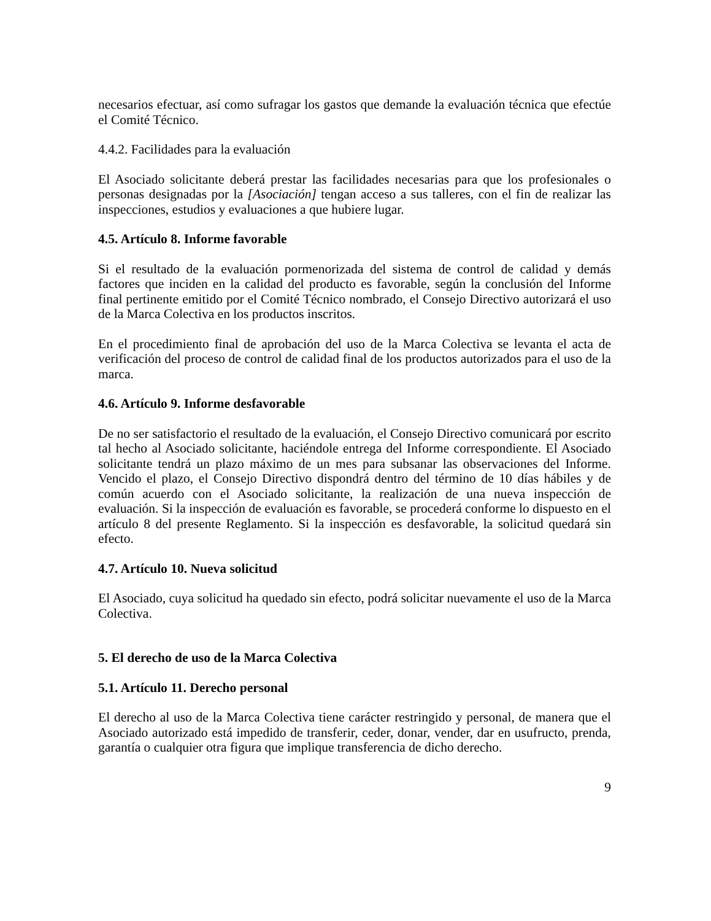necesarios efectuar, así como sufragar los gastos que demande la evaluación técnica que efectúe el Comité Técnico.
4.4.2. Facilidades para la evaluación
El Asociado solicitante deberá prestar las facilidades necesarias para que los profesionales o personas designadas por la [Asociación] tengan acceso a sus talleres, con el fin de realizar las inspecciones, estudios y evaluaciones a que hubiere lugar.
4.5. Artículo 8. Informe favorable
Si el resultado de la evaluación pormenorizada del sistema de control de calidad y demás factores que inciden en la calidad del producto es favorable, según la conclusión del Informe final pertinente emitido por el Comité Técnico nombrado, el Consejo Directivo autorizará el uso de la Marca Colectiva en los productos inscritos.
En el procedimiento final de aprobación del uso de la Marca Colectiva se levanta el acta de verificación del proceso de control de calidad final de los productos autorizados para el uso de la marca.
4.6. Artículo 9. Informe desfavorable
De no ser satisfactorio el resultado de la evaluación, el Consejo Directivo comunicará por escrito tal hecho al Asociado solicitante, haciéndole entrega del Informe correspondiente. El Asociado solicitante tendrá un plazo máximo de un mes para subsanar las observaciones del Informe. Vencido el plazo, el Consejo Directivo dispondrá dentro del término de 10 días hábiles y de común acuerdo con el Asociado solicitante, la realización de una nueva inspección de evaluación. Si la inspección de evaluación es favorable, se procederá conforme lo dispuesto en el artículo 8 del presente Reglamento. Si la inspección es desfavorable, la solicitud quedará sin efecto.
4.7. Artículo 10. Nueva solicitud
El Asociado, cuya solicitud ha quedado sin efecto, podrá solicitar nuevamente el uso de la Marca Colectiva.
5. El derecho de uso de la Marca Colectiva
5.1. Artículo 11. Derecho personal
El derecho al uso de la Marca Colectiva tiene carácter restringido y personal, de manera que el Asociado autorizado está impedido de transferir, ceder, donar, vender, dar en usufructo, prenda, garantía o cualquier otra figura que implique transferencia de dicho derecho.
9